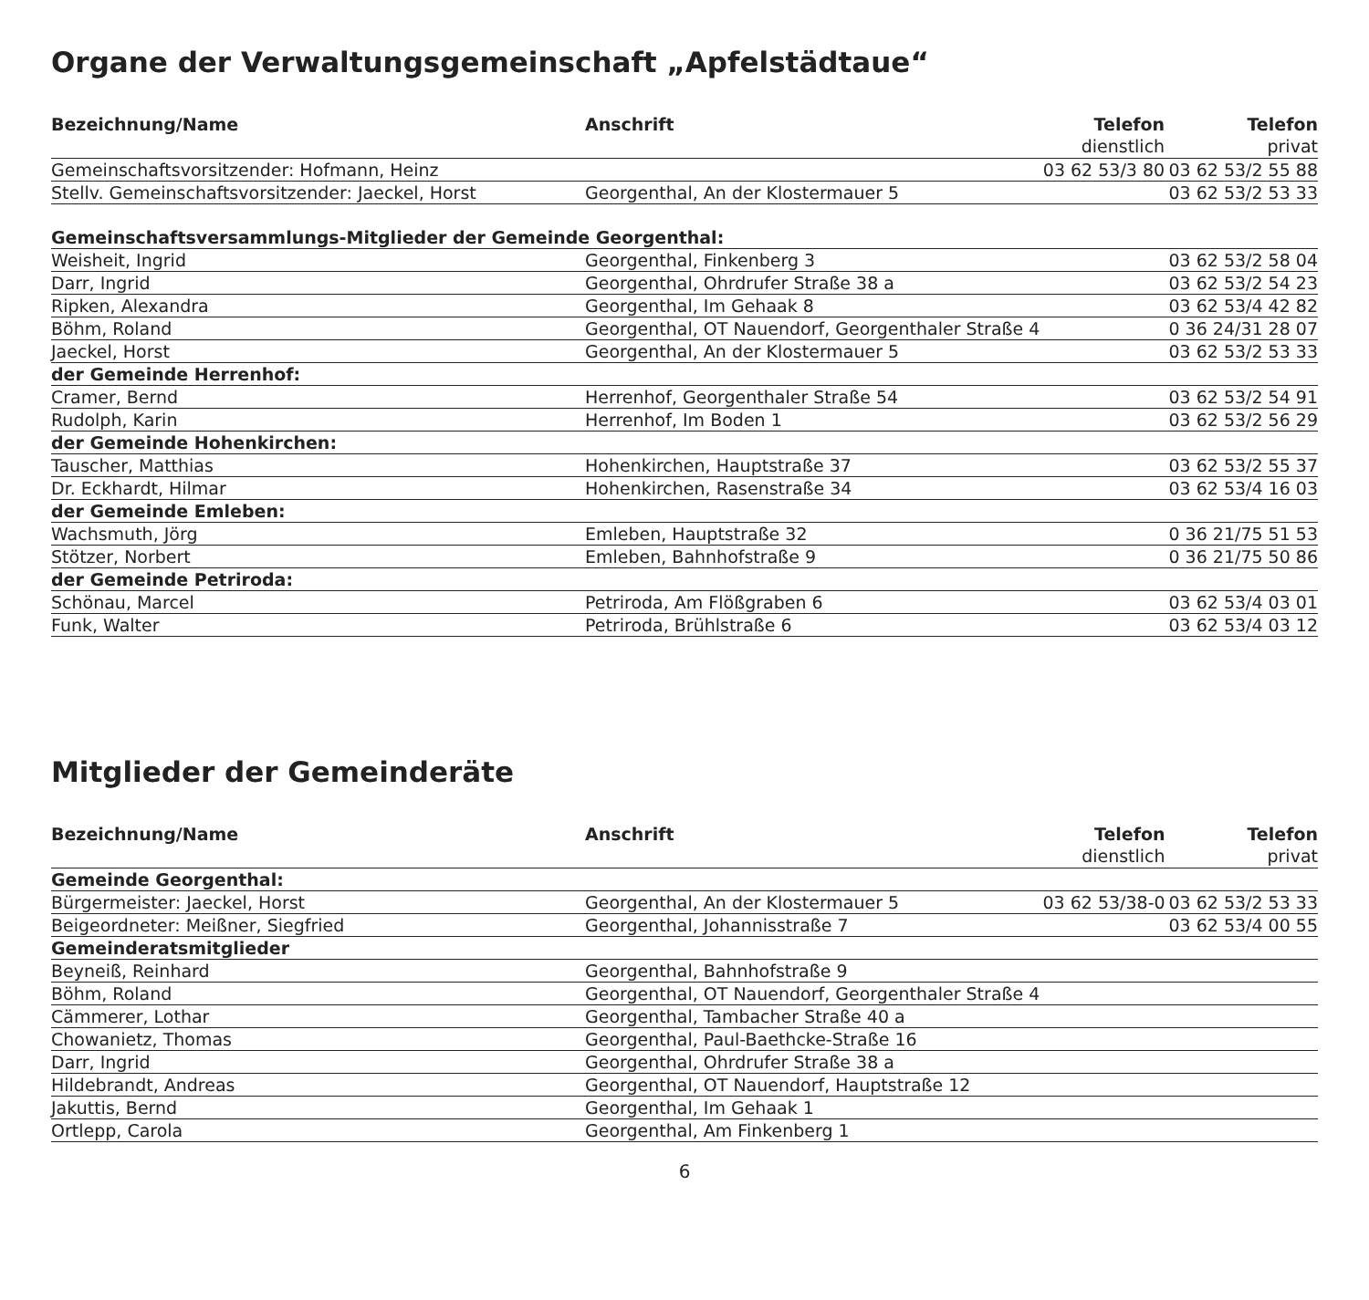Organe der Verwaltungsgemeinschaft „Apfelstädtaue“
| Bezeichnung/Name | Anschrift | Telefon | Telefon |
| --- | --- | --- | --- |
| | | dienstlich | privat |
| Gemeinschaftsvorsitzender: Hofmann, Heinz | | 03 62 53/3 80 | 03 62 53/2 55 88 |
| Stellv. Gemeinschaftsvorsitzender: Jaeckel, Horst | Georgenthal, An der Klostermauer 5 | | 03 62 53/2 53 33 |
| Gemeinschaftsversammlungs-Mitglieder der Gemeinde Georgenthal: | | | |
| Weisheit, Ingrid | Georgenthal, Finkenberg 3 | | 03 62 53/2 58 04 |
| Darr, Ingrid | Georgenthal, Ohrdrufer Straße 38 a | | 03 62 53/2 54 23 |
| Ripken, Alexandra | Georgenthal, Im Gehaak 8 | | 03 62 53/4 42 82 |
| Böhm, Roland | Georgenthal, OT Nauendorf, Georgenthaler Straße 4 | | 0 36 24/31 28 07 |
| Jaeckel, Horst | Georgenthal, An der Klostermauer 5 | | 03 62 53/2 53 33 |
| der Gemeinde Herrenhof: | | | |
| Cramer, Bernd | Herrenhof, Georgenthaler Straße 54 | | 03 62 53/2 54 91 |
| Rudolph, Karin | Herrenhof, Im Boden 1 | | 03 62 53/2 56 29 |
| der Gemeinde Hohenkirchen: | | | |
| Tauscher, Matthias | Hohenkirchen, Hauptstraße 37 | | 03 62 53/2 55 37 |
| Dr. Eckhardt, Hilmar | Hohenkirchen, Rasenstraße 34 | | 03 62 53/4 16 03 |
| der Gemeinde Emleben: | | | |
| Wachsmuth, Jörg | Emleben, Hauptstraße 32 | | 0 36 21/75 51 53 |
| Stötzer, Norbert | Emleben, Bahnhofstraße 9 | | 0 36 21/75 50 86 |
| der Gemeinde Petriroda: | | | |
| Schönau, Marcel | Petriroda, Am Flößgraben 6 | | 03 62 53/4 03 01 |
| Funk, Walter | Petriroda, Brühlstraße 6 | | 03 62 53/4 03 12 |
Mitglieder der Gemeinderäte
| Bezeichnung/Name | Anschrift | Telefon | Telefon |
| --- | --- | --- | --- |
| | | dienstlich | privat |
| Gemeinde Georgenthal: | | | |
| Bürgermeister: Jaeckel, Horst | Georgenthal, An der Klostermauer 5 | 03 62 53/38-0 | 03 62 53/2 53 33 |
| Beigeordneter: Meißner, Siegfried | Georgenthal, Johannisstraße 7 | | 03 62 53/4 00 55 |
| Gemeinderatsmitglieder | | | |
| Beyneiß, Reinhard | Georgenthal, Bahnhofstraße 9 | | |
| Böhm, Roland | Georgenthal, OT Nauendorf, Georgenthaler Straße 4 | | |
| Cämmerer, Lothar | Georgenthal, Tambacher Straße 40 a | | |
| Chowanietz, Thomas | Georgenthal, Paul-Baethcke-Straße 16 | | |
| Darr, Ingrid | Georgenthal, Ohrdrufer Straße 38 a | | |
| Hildebrandt, Andreas | Georgenthal, OT Nauendorf, Hauptstraße 12 | | |
| Jakuttis, Bernd | Georgenthal, Im Gehaak 1 | | |
| Ortlepp, Carola | Georgenthal, Am Finkenberg 1 | | |
6